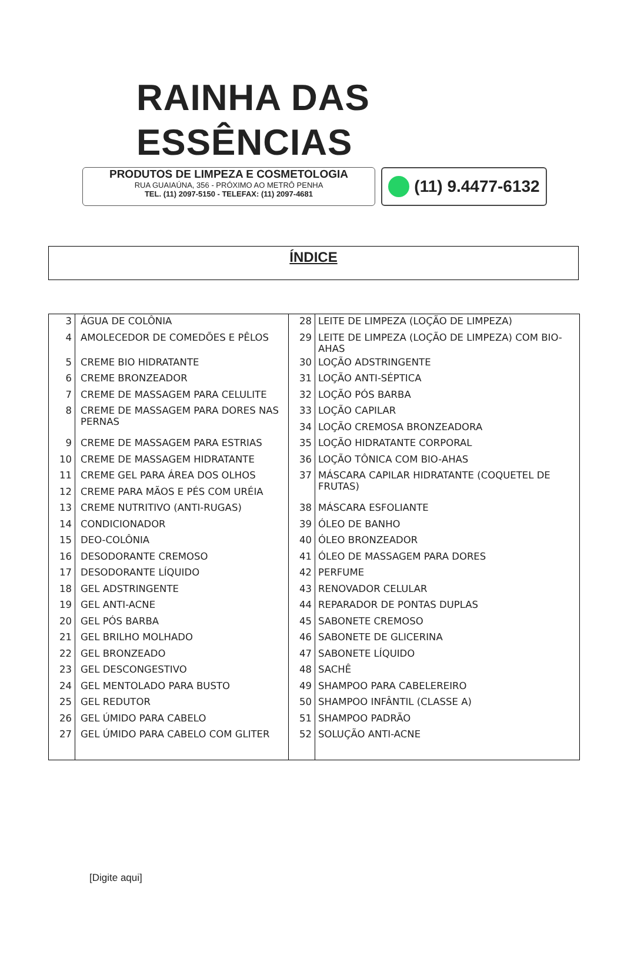RAINHA DAS ESSÊNCIAS
PRODUTOS DE LIMPEZA E COSMETOLOGIA
RUA GUAIAÚNA, 356 - PRÓXIMO AO METRÔ PENHA
TEL. (11) 2097-5150 - TELEFAX: (11) 2097-4681
(11) 9.4477-6132
ÍNDICE
| 3 | ÁGUA DE COLÔNIA | 28 | LEITE DE LIMPEZA (LOÇÃO DE LIMPEZA) |
| 4 | AMOLECEDOR DE COMEDÕES E PÊLOS | 29 | LEITE DE LIMPEZA (LOÇÃO DE LIMPEZA) COM BIO-AHAS |
| 5 | CREME BIO HIDRATANTE | 30 | LOÇÃO ADSTRINGENTE |
| 6 | CREME BRONZEADOR | 31 | LOÇÃO ANTI-SÉPTICA |
| 7 | CREME DE MASSAGEM PARA CELULITE | 32 | LOÇÃO PÓS BARBA |
| 8 | CREME DE MASSAGEM PARA DORES NAS PERNAS | 33 | LOÇÃO CAPILAR |
| | | 34 | LOÇÃO CREMOSA BRONZEADORA |
| 9 | CREME DE MASSAGEM PARA ESTRIAS | 35 | LOÇÃO HIDRATANTE CORPORAL |
| 10 | CREME DE MASSAGEM HIDRATANTE | 36 | LOÇÃO TÔNICA COM BIO-AHAS |
| 11 | CREME GEL PARA ÁREA DOS OLHOS | 37 | MÁSCARA CAPILAR HIDRATANTE (COQUETEL DE FRUTAS) |
| 12 | CREME PARA MÃOS E PÉS COM URÉIA | | |
| 13 | CREME NUTRITIVO (ANTI-RUGAS) | 38 | MÁSCARA ESFOLIANTE |
| 14 | CONDICIONADOR | 39 | ÓLEO DE BANHO |
| 15 | DEO-COLÔNIA | 40 | ÓLEO BRONZEADOR |
| 16 | DESODORANTE CREMOSO | 41 | ÓLEO DE MASSAGEM PARA DORES |
| 17 | DESODORANTE LÍQUIDO | 42 | PERFUME |
| 18 | GEL ADSTRINGENTE | 43 | RENOVADOR CELULAR |
| 19 | GEL ANTI-ACNE | 44 | REPARADOR DE PONTAS DUPLAS |
| 20 | GEL PÓS BARBA | 45 | SABONETE CREMOSO |
| 21 | GEL BRILHO MOLHADO | 46 | SABONETE DE GLICERINA |
| 22 | GEL BRONZEADO | 47 | SABONETE LÍQUIDO |
| 23 | GEL DESCONGESTIVO | 48 | SACHÊ |
| 24 | GEL MENTOLADO PARA BUSTO | 49 | SHAMPOO PARA CABELEREIRO |
| 25 | GEL REDUTOR | 50 | SHAMPOO INFÂNTIL (CLASSE A) |
| 26 | GEL ÚMIDO PARA CABELO | 51 | SHAMPOO PADRÃO |
| 27 | GEL ÚMIDO PARA CABELO COM GLITER | 52 | SOLUÇÃO ANTI-ACNE |
[Digite aqui]